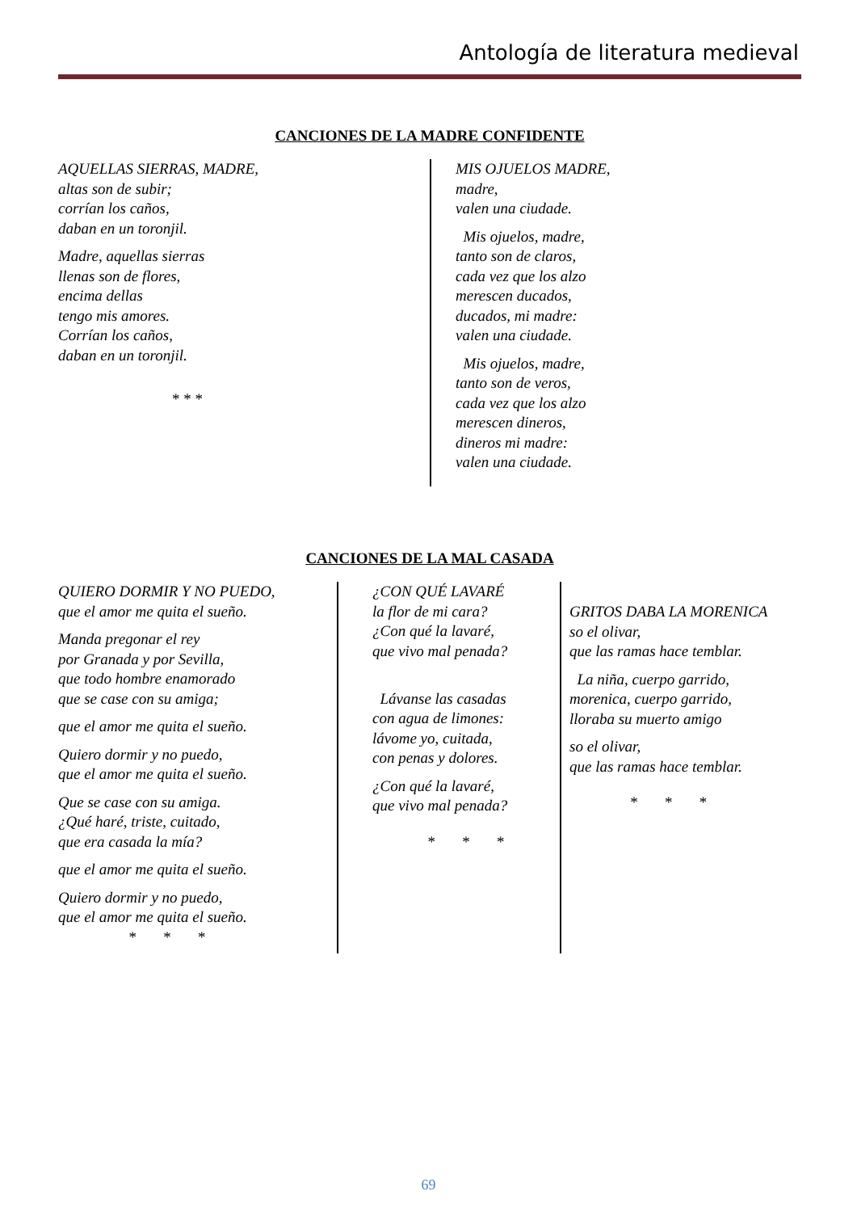Antología de literatura medieval
CANCIONES DE LA MADRE CONFIDENTE
AQUELLAS SIERRAS, MADRE,
altas son de subir;
corrían los caños,
daban en un toronjil.
Madre, aquellas sierras
llenas son de flores,
encima dellas
tengo mis amores.
Corrían los caños,
daban en un toronjil.
* * *
MIS OJUELOS MADRE,
madre,
valen una ciudade.
Mis ojuelos, madre,
tanto son de claros,
cada vez que los alzo
merescen ducados,
ducados, mi madre:
valen una ciudade.
Mis ojuelos, madre,
tanto son de veros,
cada vez que los alzo
merescen dineros,
dineros mi madre:
valen una ciudade.
CANCIONES DE LA MAL CASADA
QUIERO DORMIR Y NO PUEDO,
que el amor me quita el sueño.
Manda pregonar el rey
por Granada y por Sevilla,
que todo hombre enamorado
que se case con su amiga;
que el amor me quita el sueño.
Quiero dormir y no puedo,
que el amor me quita el sueño.
Que se case con su amiga.
¿Qué haré, triste, cuitado,
que era casada la mía?
que el amor me quita el sueño.
Quiero dormir y no puedo,
que el amor me quita el sueño.
* * *
¿CON QUÉ LAVARÉ
la flor de mi cara?
¿Con qué la lavaré,
que vivo mal penada?
Lávanse las casadas
con agua de limones:
lávome yo, cuitada,
con penas y dolores.
¿Con qué la lavaré,
que vivo mal penada?
* * *
GRITOS DABA LA MORENICA
so el olivar,
que las ramas hace temblar.
La niña, cuerpo garrido,
morenica, cuerpo garrido,
lloraba su muerto amigo
so el olivar,
que las ramas hace temblar.
* * *
69